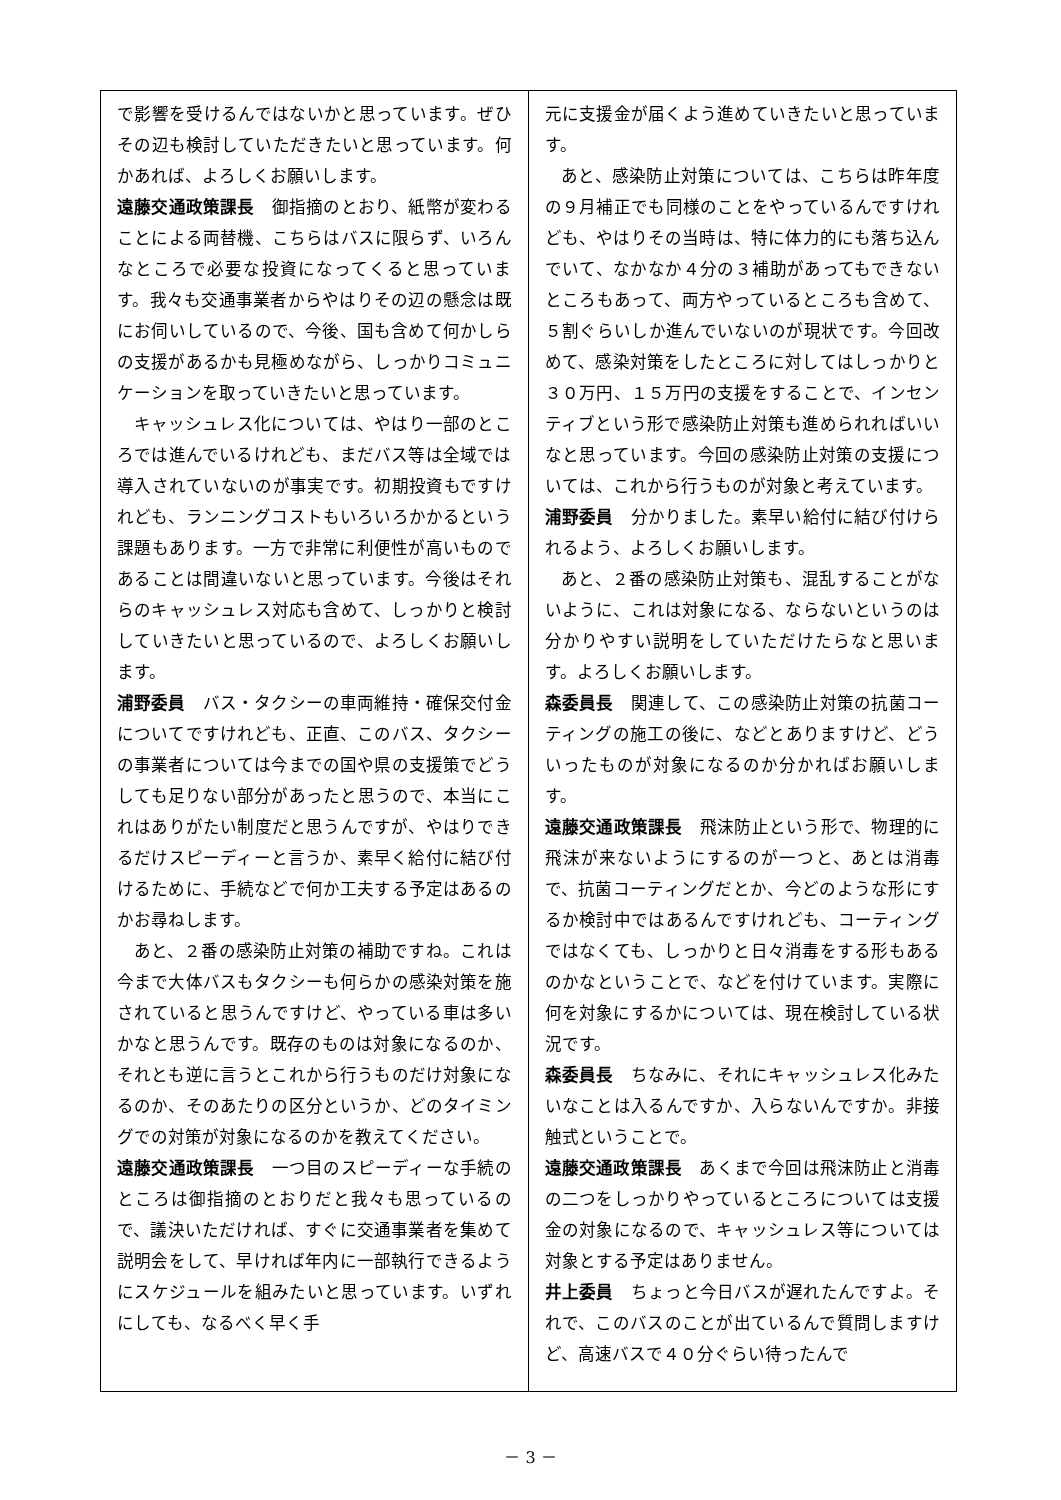で影響を受けるんではないかと思っています。ぜひその辺も検討していただきたいと思っています。何かあれば、よろしくお願いします。
遠藤交通政策課長　御指摘のとおり、紙幣が変わることによる両替機、こちらはバスに限らず、いろんなところで必要な投資になってくると思っています。我々も交通事業者からやはりその辺の懸念は既にお伺いしているので、今後、国も含めて何かしらの支援があるかも見極めながら、しっかりコミュニケーションを取っていきたいと思っています。
キャッシュレス化については、やはり一部のところでは進んでいるけれども、まだバス等は全域では導入されていないのが事実です。初期投資もですけれども、ランニングコストもいろいろかかるという課題もあります。一方で非常に利便性が高いものであることは間違いないと思っています。今後はそれらのキャッシュレス対応も含めて、しっかりと検討していきたいと思っているので、よろしくお願いします。
浦野委員　バス・タクシーの車両維持・確保交付金についてですけれども、正直、このバス、タクシーの事業者については今までの国や県の支援策でどうしても足りない部分があったと思うので、本当にこれはありがたい制度だと思うんですが、やはりできるだけスピーディーと言うか、素早く給付に結び付けるために、手続などで何か工夫する予定はあるのかお尋ねします。
あと、２番の感染防止対策の補助ですね。これは今まで大体バスもタクシーも何らかの感染対策を施されていると思うんですけど、やっている車は多いかなと思うんです。既存のものは対象になるのか、それとも逆に言うとこれから行うものだけ対象になるのか、そのあたりの区分というか、どのタイミングでの対策が対象になるのかを教えてください。
遠藤交通政策課長　一つ目のスピーディーな手続のところは御指摘のとおりだと我々も思っているので、議決いただければ、すぐに交通事業者を集めて説明会をして、早ければ年内に一部執行できるようにスケジュールを組みたいと思っています。いずれにしても、なるべく早く手
元に支援金が届くよう進めていきたいと思っています。
あと、感染防止対策については、こちらは昨年度の９月補正でも同様のことをやっているんですけれども、やはりその当時は、特に体力的にも落ち込んでいて、なかなか４分の３補助があってもできないところもあって、両方やっているところも含めて、５割ぐらいしか進んでいないのが現状です。今回改めて、感染対策をしたところに対してはしっかりと３０万円、１５万円の支援をすることで、インセンティブという形で感染防止対策も進められればいいなと思っています。今回の感染防止対策の支援については、これから行うものが対象と考えています。
浦野委員　分かりました。素早い給付に結び付けられるよう、よろしくお願いします。
あと、２番の感染防止対策も、混乱することがないように、これは対象になる、ならないというのは分かりやすい説明をしていただけたらなと思います。よろしくお願いします。
森委員長　関連して、この感染防止対策の抗菌コーティングの施工の後に、などとありますけど、どういったものが対象になるのか分かればお願いします。
遠藤交通政策課長　飛沫防止という形で、物理的に飛沫が来ないようにするのが一つと、あとは消毒で、抗菌コーティングだとか、今どのような形にするか検討中ではあるんですけれども、コーティングではなくても、しっかりと日々消毒をする形もあるのかなということで、などを付けています。実際に何を対象にするかについては、現在検討している状況です。
森委員長　ちなみに、それにキャッシュレス化みたいなことは入るんですか、入らないんですか。非接触式ということで。
遠藤交通政策課長　あくまで今回は飛沫防止と消毒の二つをしっかりやっているところについては支援金の対象になるので、キャッシュレス等については対象とする予定はありません。
井上委員　ちょっと今日バスが遅れたんですよ。それで、このバスのことが出ているんで質問しますけど、高速バスで４０分ぐらい待ったんで
－ 3 －